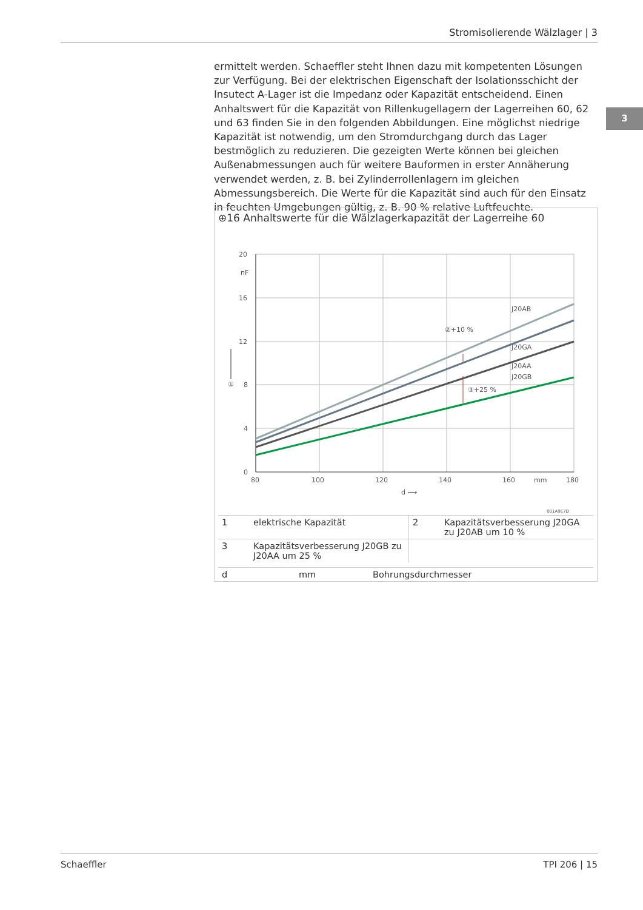Stromisolierende Wälzlager | 3
3
ermittelt werden. Schaeffler steht Ihnen dazu mit kompetenten Lösungen zur Verfügung. Bei der elektrischen Eigenschaft der Isolationsschicht der Insutect A-Lager ist die Impedanz oder Kapazität entscheidend. Einen Anhaltswert für die Kapazität von Rillenkugellagern der Lagerreihen 60, 62 und 63 finden Sie in den folgenden Abbildungen. Eine möglichst niedrige Kapazität ist notwendig, um den Stromdurchgang durch das Lager bestmöglich zu reduzieren. Die gezeigten Werte können bei gleichen Außenabmessungen auch für weitere Bauformen in erster Annäherung verwendet werden, z. B. bei Zylinderrollenlagern im gleichen Abmessungsbereich. Die Werte für die Kapazität sind auch für den Einsatz in feuchten Umgebungen gültig, z. B. 90 % relative Luftfeuchte.
⊕16 Anhaltswerte für die Wälzlagerkapazität der Lagerreihe 60
20
nF
16
12
8
4
0
①
80
100
120
140
160
mm
180
d ⟶
J20AB
J20GA
J20AA
J20GB
②+10 %
③+25 %
001A9E7D
| 1 | elektrische Kapazität | 2 | Kapazitätsverbesserung J20GA zu J20AB um 10 % |
| 3 | Kapazitätsverbesserung J20GB zu J20AA um 25 % | | |
| d | mm | Bohrungsdurchmesser |
Schaeffler TPI 206 | 15